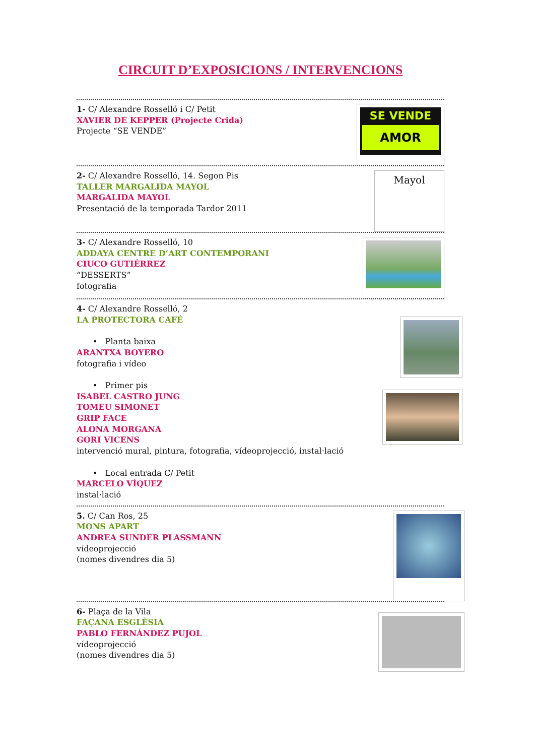CIRCUIT D’EXPOSICIONS / INTERVENCIONS
1- C/ Alexandre Rosselló i C/ Petit
XAVIER DE KEPPER (Projecte Crida)
Projecte “SE VENDE”
SE VENDE
AMOR
2- C/ Alexandre Rosselló, 14. Segon Pis
TALLER MARGALIDA MAYOL
MARGALIDA MAYOL
Presentació de la temporada Tardor 2011
Mayol
3- C/ Alexandre Rosselló, 10
ADDAYA CENTRE D’ART CONTEMPORANI
CIUCO GUTIÉRREZ
“DESSERTS”
fotografia
4- C/ Alexandre Rosselló, 2
LA PROTECTORA CAFÉ
• Planta baixa
ARANTXA BOYERO
fotografia i vídeo
• Primer pis
ISABEL CASTRO JUNG
TOMEU SIMONET
GRIP FACE
ALONA MORGANA
GORI VICENS
intervenció mural, pintura, fotografia, vídeoprojecció, instal·lació
• Local entrada C/ Petit
MARCELO VÍQUEZ
instal·lació
5. C/ Can Ros, 25
MONS APART
ANDREA SUNDER PLASSMANN
vídeoprojecció
(nomes divendres dia 5)
6- Plaça de la Vila
FAÇANA ESGLÈSIA
PABLO FERNÁNDEZ PUJOL
vídeoprojecció
(nomes divendres dia 5)